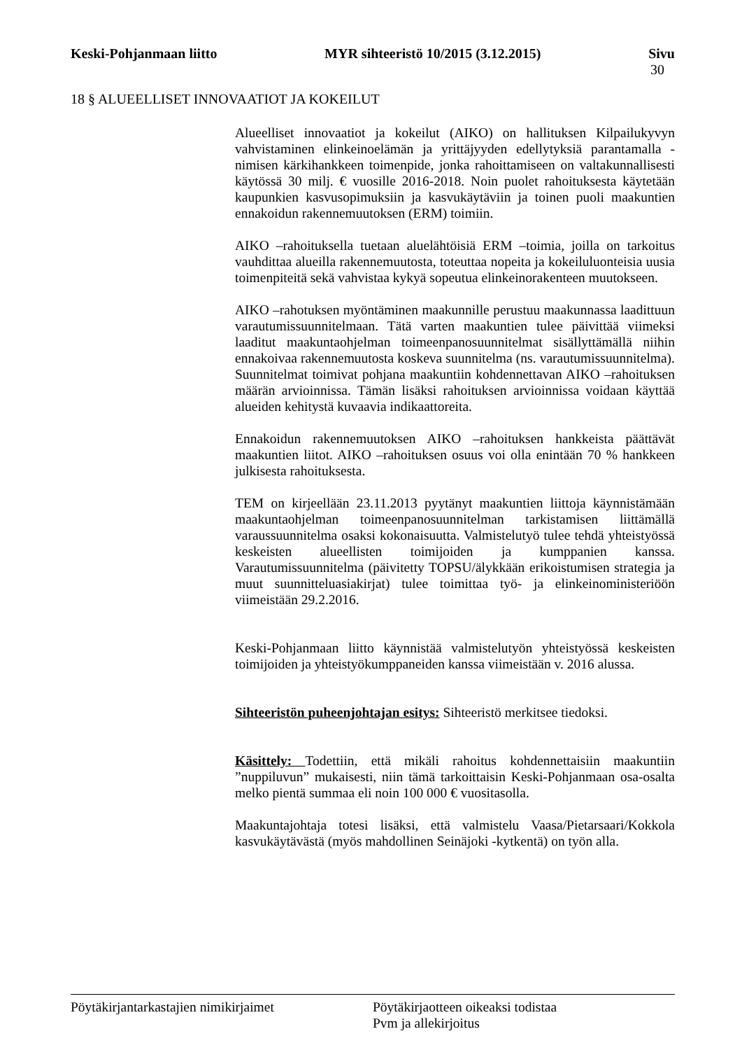Keski-Pohjanmaan liitto MYR sihteeristö 10/2015 (3.12.2015) Sivu
30
18 § ALUEELLISET INNOVAATIOT JA KOKEILUT
Alueelliset innovaatiot ja kokeilut (AIKO) on hallituksen Kilpailukyvyn vahvistaminen elinkeinoelämän ja yrittäjyyden edellytyksiä parantamalla -nimisen kärkihankkeen toimenpide, jonka rahoittamiseen on valtakunnallisesti käytössä 30 milj. € vuosille 2016-2018. Noin puolet rahoituksesta käytetään kaupunkien kasvusopimuksiin ja kasvukäytäviin ja toinen puoli maakuntien ennakoidun rakennemuutoksen (ERM) toimiin.
AIKO –rahoituksella tuetaan aluelähtöisiä ERM –toimia, joilla on tarkoitus vauhdittaa alueilla rakennemuutosta, toteuttaa nopeita ja kokeiluluonteisia uusia toimenpiteitä sekä vahvistaa kykyä sopeutua elinkeinorakenteen muutokseen.
AIKO –rahotuksen myöntäminen maakunnille perustuu maakunnassa laadittuun varautumissuunnitelmaan. Tätä varten maakuntien tulee päivittää viimeksi laaditut maakuntaohjelman toimeenpanosuunnitelmat sisällyttämällä niihin ennakoivaa rakennemuutosta koskeva suunnitelma (ns. varautumissuunnitelma). Suunnitelmat toimivat pohjana maakuntiin kohdennettavan AIKO –rahoituksen määrän arvioinnissa. Tämän lisäksi rahoituksen arvioinnissa voidaan käyttää alueiden kehitystä kuvaavia indikaattoreita.
Ennakoidun rakennemuutoksen AIKO –rahoituksen hankkeista päättävät maakuntien liitot. AIKO –rahoituksen osuus voi olla enintään 70 % hankkeen julkisesta rahoituksesta.
TEM on kirjeellään 23.11.2013 pyytänyt maakuntien liittoja käynnistämään maakuntaohjelman toimeenpanosuunnitelman tarkistamisen liittämällä varaussuunnitelma osaksi kokonaisuutta. Valmistelutyö tulee tehdä yhteistyössä keskeisten alueellisten toimijoiden ja kumppanien kanssa. Varautumissuunnitelma (päivitetty TOPSU/älykkään erikoistumisen strategia ja muut suunnitteluasiakirjat) tulee toimittaa työ- ja elinkeinoministeriöön viimeistään 29.2.2016.
Keski-Pohjanmaan liitto käynnistää valmistelutyön yhteistyössä keskeisten toimijoiden ja yhteistyökumppaneiden kanssa viimeistään v. 2016 alussa.
Sihteeristön puheenjohtajan esitys: Sihteeristö merkitsee tiedoksi.
Käsittely: Todettiin, että mikäli rahoitus kohdennettaisiin maakuntiin ”nuppiluvun” mukaisesti, niin tämä tarkoittaisin Keski-Pohjanmaan osa-osalta melko pientä summaa eli noin 100 000 € vuositasolla.
Maakuntajohtaja totesi lisäksi, että valmistelu Vaasa/Pietarsaari/Kokkola kasvukäytävästä (myös mahdollinen Seinäjoki -kytkentä) on työn alla.
Pöytäkirjantarkastajien nimikirjaimet Pöytäkirjaotteen oikeaksi todistaa
Pvm ja allekirjoitus